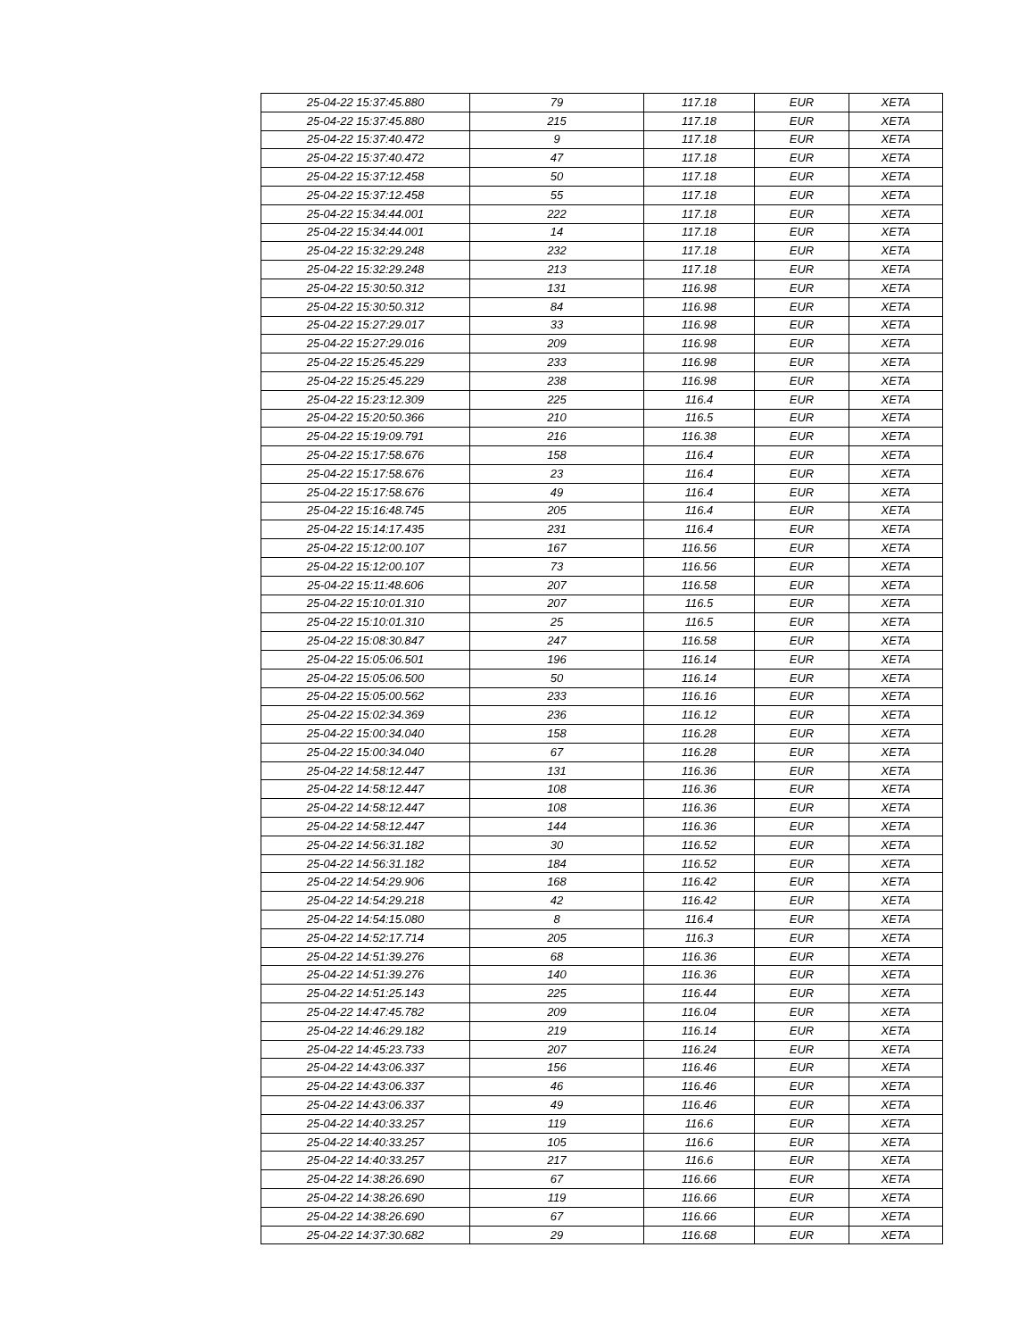| 25-04-22 15:37:45.880 | 79 | 117.18 | EUR | XETA |
| 25-04-22 15:37:45.880 | 215 | 117.18 | EUR | XETA |
| 25-04-22 15:37:40.472 | 9 | 117.18 | EUR | XETA |
| 25-04-22 15:37:40.472 | 47 | 117.18 | EUR | XETA |
| 25-04-22 15:37:12.458 | 50 | 117.18 | EUR | XETA |
| 25-04-22 15:37:12.458 | 55 | 117.18 | EUR | XETA |
| 25-04-22 15:34:44.001 | 222 | 117.18 | EUR | XETA |
| 25-04-22 15:34:44.001 | 14 | 117.18 | EUR | XETA |
| 25-04-22 15:32:29.248 | 232 | 117.18 | EUR | XETA |
| 25-04-22 15:32:29.248 | 213 | 117.18 | EUR | XETA |
| 25-04-22 15:30:50.312 | 131 | 116.98 | EUR | XETA |
| 25-04-22 15:30:50.312 | 84 | 116.98 | EUR | XETA |
| 25-04-22 15:27:29.017 | 33 | 116.98 | EUR | XETA |
| 25-04-22 15:27:29.016 | 209 | 116.98 | EUR | XETA |
| 25-04-22 15:25:45.229 | 233 | 116.98 | EUR | XETA |
| 25-04-22 15:25:45.229 | 238 | 116.98 | EUR | XETA |
| 25-04-22 15:23:12.309 | 225 | 116.4 | EUR | XETA |
| 25-04-22 15:20:50.366 | 210 | 116.5 | EUR | XETA |
| 25-04-22 15:19:09.791 | 216 | 116.38 | EUR | XETA |
| 25-04-22 15:17:58.676 | 158 | 116.4 | EUR | XETA |
| 25-04-22 15:17:58.676 | 23 | 116.4 | EUR | XETA |
| 25-04-22 15:17:58.676 | 49 | 116.4 | EUR | XETA |
| 25-04-22 15:16:48.745 | 205 | 116.4 | EUR | XETA |
| 25-04-22 15:14:17.435 | 231 | 116.4 | EUR | XETA |
| 25-04-22 15:12:00.107 | 167 | 116.56 | EUR | XETA |
| 25-04-22 15:12:00.107 | 73 | 116.56 | EUR | XETA |
| 25-04-22 15:11:48.606 | 207 | 116.58 | EUR | XETA |
| 25-04-22 15:10:01.310 | 207 | 116.5 | EUR | XETA |
| 25-04-22 15:10:01.310 | 25 | 116.5 | EUR | XETA |
| 25-04-22 15:08:30.847 | 247 | 116.58 | EUR | XETA |
| 25-04-22 15:05:06.501 | 196 | 116.14 | EUR | XETA |
| 25-04-22 15:05:06.500 | 50 | 116.14 | EUR | XETA |
| 25-04-22 15:05:00.562 | 233 | 116.16 | EUR | XETA |
| 25-04-22 15:02:34.369 | 236 | 116.12 | EUR | XETA |
| 25-04-22 15:00:34.040 | 158 | 116.28 | EUR | XETA |
| 25-04-22 15:00:34.040 | 67 | 116.28 | EUR | XETA |
| 25-04-22 14:58:12.447 | 131 | 116.36 | EUR | XETA |
| 25-04-22 14:58:12.447 | 108 | 116.36 | EUR | XETA |
| 25-04-22 14:58:12.447 | 108 | 116.36 | EUR | XETA |
| 25-04-22 14:58:12.447 | 144 | 116.36 | EUR | XETA |
| 25-04-22 14:56:31.182 | 30 | 116.52 | EUR | XETA |
| 25-04-22 14:56:31.182 | 184 | 116.52 | EUR | XETA |
| 25-04-22 14:54:29.906 | 168 | 116.42 | EUR | XETA |
| 25-04-22 14:54:29.218 | 42 | 116.42 | EUR | XETA |
| 25-04-22 14:54:15.080 | 8 | 116.4 | EUR | XETA |
| 25-04-22 14:52:17.714 | 205 | 116.3 | EUR | XETA |
| 25-04-22 14:51:39.276 | 68 | 116.36 | EUR | XETA |
| 25-04-22 14:51:39.276 | 140 | 116.36 | EUR | XETA |
| 25-04-22 14:51:25.143 | 225 | 116.44 | EUR | XETA |
| 25-04-22 14:47:45.782 | 209 | 116.04 | EUR | XETA |
| 25-04-22 14:46:29.182 | 219 | 116.14 | EUR | XETA |
| 25-04-22 14:45:23.733 | 207 | 116.24 | EUR | XETA |
| 25-04-22 14:43:06.337 | 156 | 116.46 | EUR | XETA |
| 25-04-22 14:43:06.337 | 46 | 116.46 | EUR | XETA |
| 25-04-22 14:43:06.337 | 49 | 116.46 | EUR | XETA |
| 25-04-22 14:40:33.257 | 119 | 116.6 | EUR | XETA |
| 25-04-22 14:40:33.257 | 105 | 116.6 | EUR | XETA |
| 25-04-22 14:40:33.257 | 217 | 116.6 | EUR | XETA |
| 25-04-22 14:38:26.690 | 67 | 116.66 | EUR | XETA |
| 25-04-22 14:38:26.690 | 119 | 116.66 | EUR | XETA |
| 25-04-22 14:38:26.690 | 67 | 116.66 | EUR | XETA |
| 25-04-22 14:37:30.682 | 29 | 116.68 | EUR | XETA |